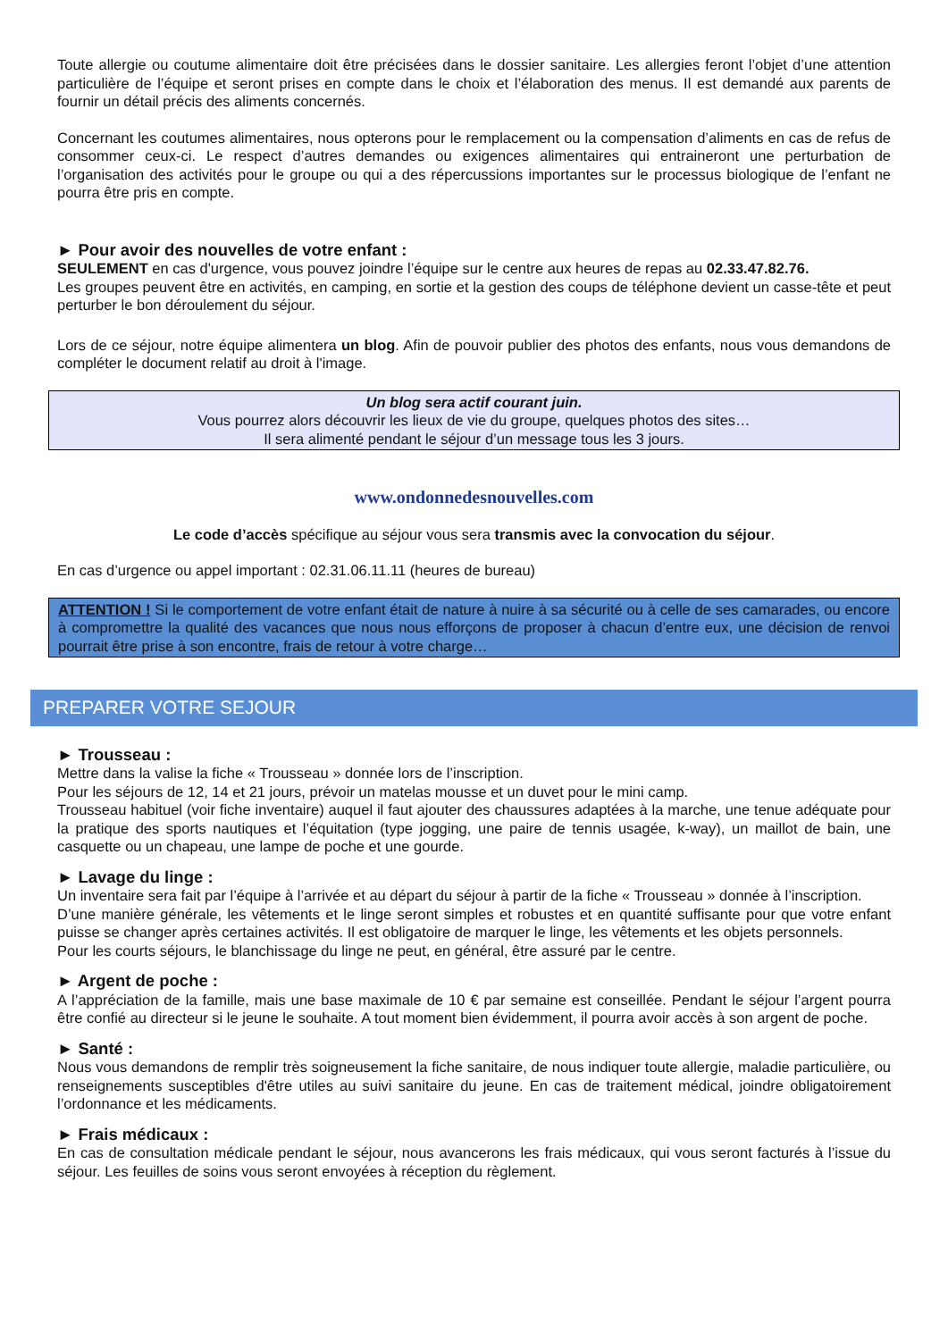Toute allergie ou coutume alimentaire doit être précisées dans le dossier sanitaire. Les allergies feront l’objet d’une attention particulière de l’équipe et seront prises en compte dans le choix et l’élaboration des menus. Il est demandé aux parents de fournir un détail précis des aliments concernés.
Concernant les coutumes alimentaires, nous opterons pour le remplacement ou la compensation d’aliments en cas de refus de consommer ceux-ci. Le respect d’autres demandes ou exigences alimentaires qui entraineront une perturbation de l’organisation des activités pour le groupe ou qui a des répercussions importantes sur le processus biologique de l’enfant ne pourra être pris en compte.
► Pour avoir des nouvelles de votre enfant :
SEULEMENT en cas d'urgence, vous pouvez joindre l’équipe sur le centre aux heures de repas au 02.33.47.82.76.
Les groupes peuvent être en activités, en camping, en sortie et la gestion des coups de téléphone devient un casse-tête et peut perturber le bon déroulement du séjour.
Lors de ce séjour, notre équipe alimentera un blog. Afin de pouvoir publier des photos des enfants, nous vous demandons de compléter le document relatif au droit à l'image.
Un blog sera actif courant juin.
Vous pourrez alors découvrir les lieux de vie du groupe, quelques photos des sites…
Il sera alimenté pendant le séjour d’un message tous les 3 jours.
www.ondonnedesnouvelles.com
Le code d’accès spécifique au séjour vous sera transmis avec la convocation du séjour.
En cas d’urgence ou appel important : 02.31.06.11.11 (heures de bureau)
ATTENTION ! Si le comportement de votre enfant était de nature à nuire à sa sécurité ou à celle de ses camarades, ou encore à compromettre la qualité des vacances que nous nous efforçons de proposer à chacun d’entre eux, une décision de renvoi pourrait être prise à son encontre, frais de retour à votre charge…
PREPARER VOTRE SEJOUR
► Trousseau :
Mettre dans la valise la fiche « Trousseau » donnée lors de l’inscription.
Pour les séjours de 12, 14 et 21 jours, prévoir un matelas mousse et un duvet pour le mini camp.
Trousseau habituel (voir fiche inventaire) auquel il faut ajouter des chaussures adaptées à la marche, une tenue adéquate pour la pratique des sports nautiques et l’équitation (type jogging, une paire de tennis usagée, k-way), un maillot de bain, une casquette ou un chapeau, une lampe de poche et une gourde.
► Lavage du linge :
Un inventaire sera fait par l’équipe à l’arrivée et au départ du séjour à partir de la fiche « Trousseau » donnée à l’inscription.
D’une manière générale, les vêtements et le linge seront simples et robustes et en quantité suffisante pour que votre enfant puisse se changer après certaines activités. Il est obligatoire de marquer le linge, les vêtements et les objets personnels.
Pour les courts séjours, le blanchissage du linge ne peut, en général, être assuré par le centre.
► Argent de poche :
A l’appréciation de la famille, mais une base maximale de 10 € par semaine est conseillée. Pendant le séjour l’argent pourra être confié au directeur si le jeune le souhaite. A tout moment bien évidemment, il pourra avoir accès à son argent de poche.
► Santé :
Nous vous demandons de remplir très soigneusement la fiche sanitaire, de nous indiquer toute allergie, maladie particulière, ou renseignements susceptibles d'être utiles au suivi sanitaire du jeune. En cas de traitement médical, joindre obligatoirement l’ordonnance et les médicaments.
► Frais médicaux :
En cas de consultation médicale pendant le séjour, nous avancerons les frais médicaux, qui vous seront facturés à l’issue du séjour. Les feuilles de soins vous seront envoyées à réception du règlement.